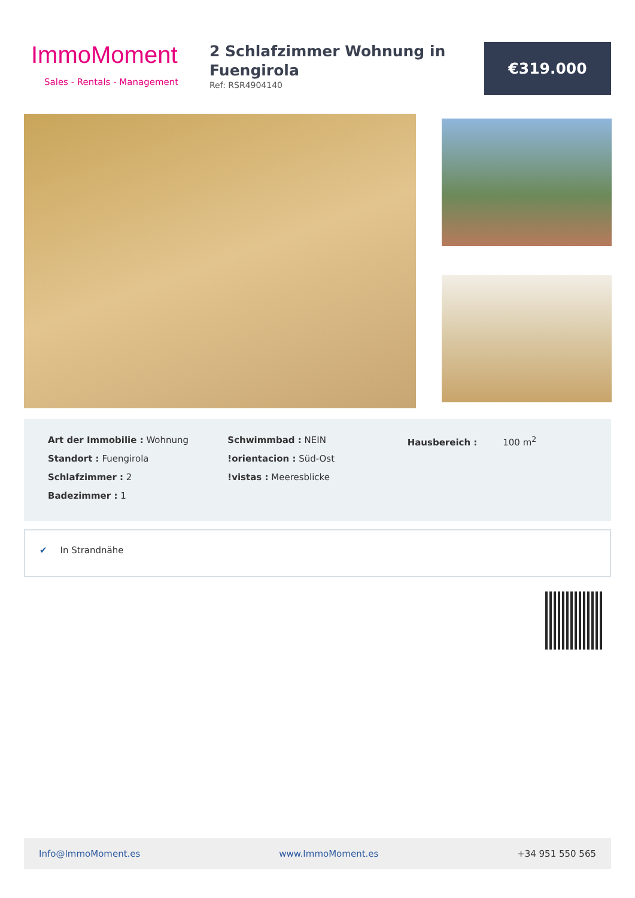ImmoMoment
Sales - Rentals - Management
2 Schlafzimmer Wohnung in Fuengirola
Ref: RSR4904140
€319.000
Art der Immobilie : Wohnung
Standort : Fuengirola
Schlafzimmer : 2
Badezimmer : 1
Schwimmbad : NEIN
!orientacion : Süd-Ost
!vistas : Meeresblicke
Hausbereich : 100 m<sup>2</sup>
✔ In Strandnähe
Info@ImmoMoment.es www.ImmoMoment.es +34 951 550 565